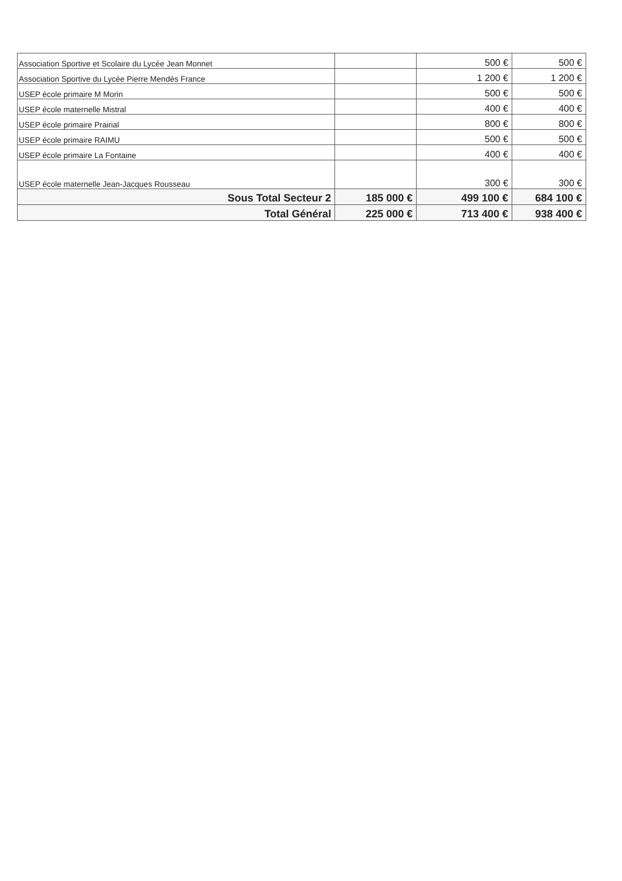| Association Sportive et Scolaire du Lycée Jean Monnet | | 500 € | 500 € |
| Association Sportive du Lycée Pierre Mendès France | | 1 200 € | 1 200 € |
| USEP école primaire M Morin | | 500 € | 500 € |
| USEP école maternelle Mistral | | 400 € | 400 € |
| USEP école primaire Prairial | | 800 € | 800 € |
| USEP école primaire RAIMU | | 500 € | 500 € |
| USEP école primaire La Fontaine | | 400 € | 400 € |
| USEP école maternelle Jean-Jacques Rousseau | | 300 € | 300 € |
| Sous Total Secteur 2 | 185 000 € | 499 100 € | 684 100 € |
| Total Général | 225 000 € | 713 400 € | 938 400 € |